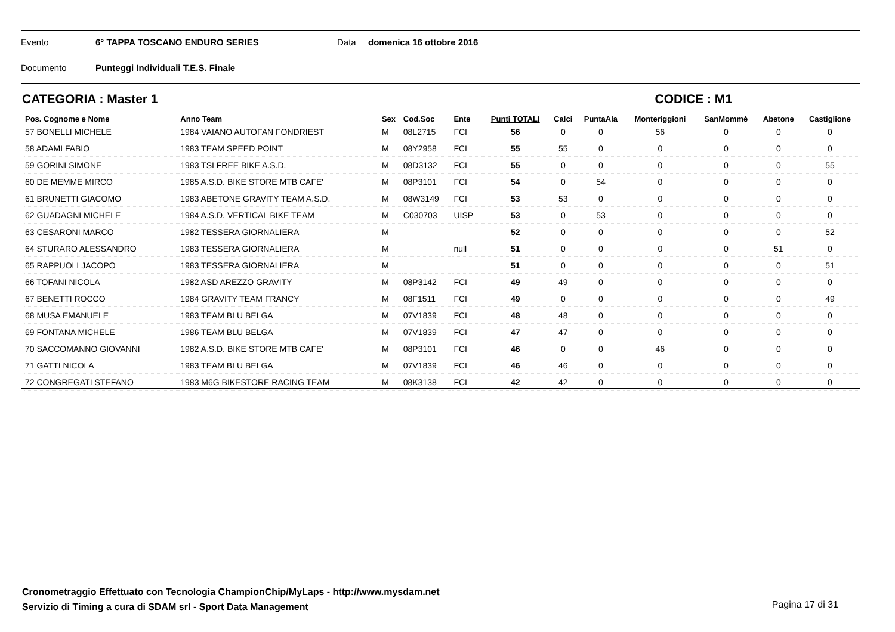Evento 6° TAPPA TOSCANO ENDURO SERIES Data domenica 16 ottobre 2016
Documento Punteggi Individuali T.E.S. Finale
CATEGORIA : Master 1 CODICE : M1
| Pos. Cognome e Nome | Anno Team | Sex | Cod.Soc | Ente | Punti TOTALI | Calci | PuntaAla | Monteriggioni | SanMommè | Abetone | Castiglione |
| --- | --- | --- | --- | --- | --- | --- | --- | --- | --- | --- | --- |
| 57 BONELLI MICHELE | 1984 VAIANO AUTOFAN FONDRIEST | M | 08L2715 | FCI | 56 | 0 | 0 | 56 | 0 | 0 | 0 |
| 58 ADAMI FABIO | 1983 TEAM SPEED POINT | M | 08Y2958 | FCI | 55 | 55 | 0 | 0 | 0 | 0 | 0 |
| 59 GORINI SIMONE | 1983 TSI FREE BIKE A.S.D. | M | 08D3132 | FCI | 55 | 0 | 0 | 0 | 0 | 0 | 55 |
| 60 DE MEMME MIRCO | 1985 A.S.D. BIKE STORE MTB CAFE' | M | 08P3101 | FCI | 54 | 0 | 54 | 0 | 0 | 0 | 0 |
| 61 BRUNETTI GIACOMO | 1983 ABETONE GRAVITY TEAM A.S.D. | M | 08W3149 | FCI | 53 | 53 | 0 | 0 | 0 | 0 | 0 |
| 62 GUADAGNI MICHELE | 1984 A.S.D. VERTICAL BIKE TEAM | M | C030703 | UISP | 53 | 0 | 53 | 0 | 0 | 0 | 0 |
| 63 CESARONI MARCO | 1982 TESSERA GIORNALIERA | M | | | 52 | 0 | 0 | 0 | 0 | 0 | 52 |
| 64 STURARO ALESSANDRO | 1983 TESSERA GIORNALIERA | M | | null | 51 | 0 | 0 | 0 | 0 | 51 | 0 |
| 65 RAPPUOLI JACOPO | 1983 TESSERA GIORNALIERA | M | | | 51 | 0 | 0 | 0 | 0 | 0 | 51 |
| 66 TOFANI NICOLA | 1982 ASD AREZZO GRAVITY | M | 08P3142 | FCI | 49 | 49 | 0 | 0 | 0 | 0 | 0 |
| 67 BENETTI ROCCO | 1984 GRAVITY TEAM FRANCY | M | 08F1511 | FCI | 49 | 0 | 0 | 0 | 0 | 0 | 49 |
| 68 MUSA EMANUELE | 1983 TEAM BLU BELGA | M | 07V1839 | FCI | 48 | 48 | 0 | 0 | 0 | 0 | 0 |
| 69 FONTANA MICHELE | 1986 TEAM BLU BELGA | M | 07V1839 | FCI | 47 | 47 | 0 | 0 | 0 | 0 | 0 |
| 70 SACCOMANNO GIOVANNI | 1982 A.S.D. BIKE STORE MTB CAFE' | M | 08P3101 | FCI | 46 | 0 | 0 | 46 | 0 | 0 | 0 |
| 71 GATTI NICOLA | 1983 TEAM BLU BELGA | M | 07V1839 | FCI | 46 | 46 | 0 | 0 | 0 | 0 | 0 |
| 72 CONGREGATI STEFANO | 1983 M6G BIKESTORE RACING TEAM | M | 08K3138 | FCI | 42 | 42 | 0 | 0 | 0 | 0 | 0 |
Cronometraggio Effettuato con Tecnologia ChampionChip/MyLaps - http://www.mysdam.net
Servizio di Timing a cura di SDAM srl - Sport Data Management
Pagina 17 di 31